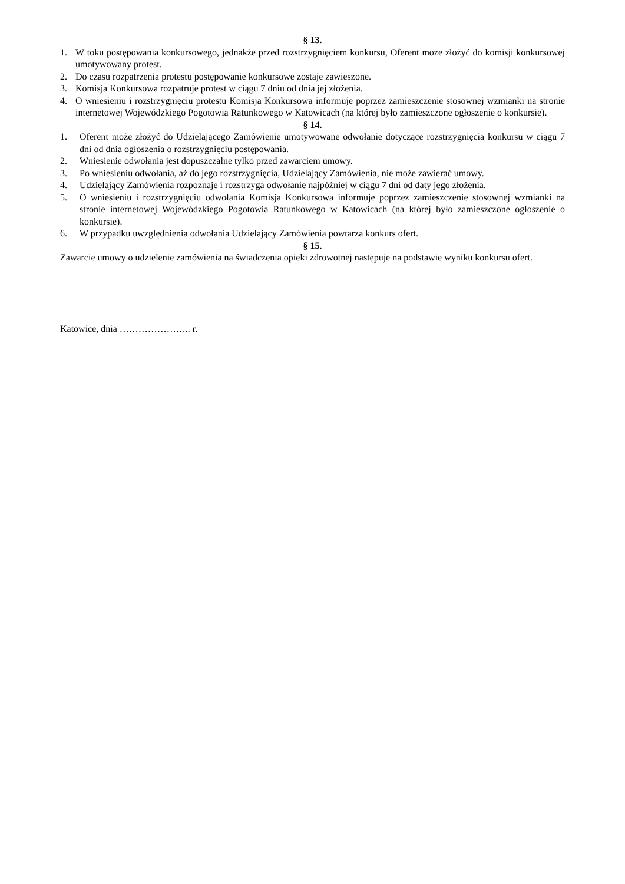§ 13.
1. W toku postępowania konkursowego, jednakże przed rozstrzygnięciem konkursu, Oferent może złożyć do komisji konkursowej umotywowany protest.
2. Do czasu rozpatrzenia protestu postępowanie konkursowe zostaje zawieszone.
3. Komisja Konkursowa rozpatruje protest w ciągu 7 dniu od dnia jej złożenia.
4. O wniesieniu i rozstrzygnięciu protestu Komisja Konkursowa informuje poprzez zamieszczenie stosownej wzmianki na stronie internetowej Wojewódzkiego Pogotowia Ratunkowego w Katowicach (na której było zamieszczone ogłoszenie o konkursie).
§ 14.
1. Oferent może złożyć do Udzielającego Zamówienie umotywowane odwołanie dotyczące rozstrzygnięcia konkursu w ciągu 7 dni od dnia ogłoszenia o rozstrzygnięciu postępowania.
2. Wniesienie odwołania jest dopuszczalne tylko przed zawarciem umowy.
3. Po wniesieniu odwołania, aż do jego rozstrzygnięcia, Udzielający Zamówienia, nie może zawierać umowy.
4. Udzielający Zamówienia rozpoznaje i rozstrzyga odwołanie najpóźniej w ciągu 7 dni od daty jego złożenia.
5. O wniesieniu i rozstrzygnięciu odwołania Komisja Konkursowa informuje poprzez zamieszczenie stosownej wzmianki na stronie internetowej Wojewódzkiego Pogotowia Ratunkowego w Katowicach (na której było zamieszczone ogłoszenie o konkursie).
6. W przypadku uwzględnienia odwołania Udzielający Zamówienia powtarza konkurs ofert.
§ 15.
Zawarcie umowy o udzielenie zamówienia na świadczenia opieki zdrowotnej następuje na podstawie wyniku konkursu ofert.
Katowice, dnia ………………….. r.